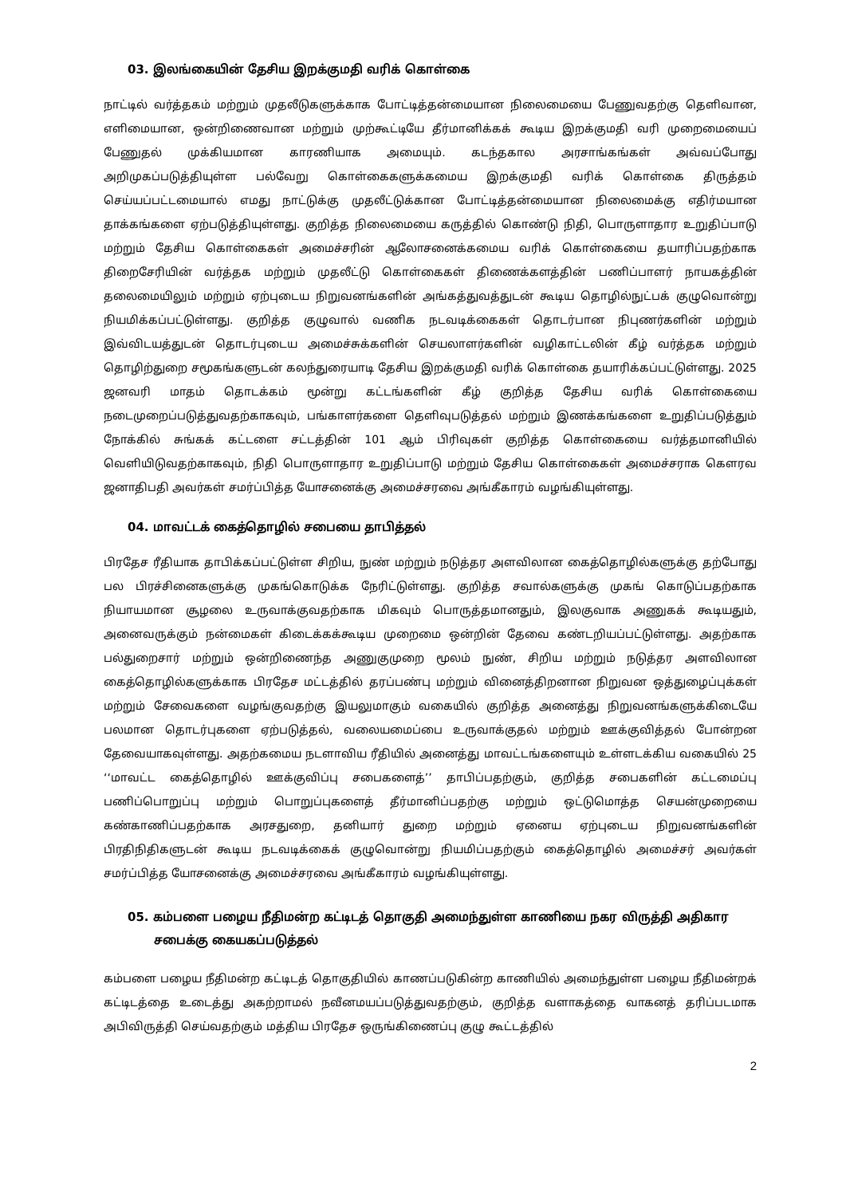03. இலங்கையின் தேசிய இறக்குமதி வரிக் கொள்கை
நாட்டில் வர்த்தகம் மற்றும் முதலீடுகளுக்காக போட்டித்தன்மையான நிலைமையை பேணுவதற்கு தெளிவான, எளிமையான, ஒன்றிணைவான மற்றும் முற்கூட்டியே தீர்மானிக்கக் கூடிய இறக்குமதி வரி முறைமையைப் பேணுதல் முக்கியமான காரணியாக அமையும். கடந்தகால அரசாங்கங்கள் அவ்வப்போது அறிமுகப்படுத்தியுள்ள பல்வேறு கொள்கைகளுக்கமைய இறக்குமதி வரிக் கொள்கை திருத்தம் செய்யப்பட்டமையால் எமது நாட்டுக்கு முதலீட்டுக்கான போட்டித்தன்மையான நிலைமைக்கு எதிர்மயான தாக்கங்களை ஏற்படுத்தியுள்ளது. குறித்த நிலைமையை கருத்தில் கொண்டு நிதி, பொருளாதார உறுதிப்பாடு மற்றும் தேசிய கொள்கைகள் அமைச்சரின் ஆலோசனைக்கமைய வரிக் கொள்கையை தயாரிப்பதற்காக திறைசேரியின் வர்த்தக மற்றும் முதலீட்டு கொள்கைகள் திணைக்களத்தின் பணிப்பாளர் நாயகத்தின் தலைமையிலும் மற்றும் ஏற்புடைய நிறுவனங்களின் அங்கத்துவத்துடன் கூடிய தொழில்நுட்பக் குழுவொன்று நியமிக்கப்பட்டுள்ளது. குறித்த குழுவால் வணிக நடவடிக்கைகள் தொடர்பான நிபுணர்களின் மற்றும் இவ்விடயத்துடன் தொடர்புடைய அமைச்சுக்களின் செயலாளர்களின் வழிகாட்டலின் கீழ் வர்த்தக மற்றும் தொழிற்துறை சமூகங்களுடன் கலந்துரையாடி தேசிய இறக்குமதி வரிக் கொள்கை தயாரிக்கப்பட்டுள்ளது. 2025 ஜனவரி மாதம் தொடக்கம் மூன்று கட்டங்களின் கீழ் குறித்த தேசிய வரிக் கொள்கையை நடைமுறைப்படுத்துவதற்காகவும், பங்காளர்களை தெளிவுபடுத்தல் மற்றும் இணக்கங்களை உறுதிப்படுத்தும் நோக்கில் சுங்கக் கட்டளை சட்டத்தின் 101 ஆம் பிரிவுகள் குறித்த கொள்கையை வர்த்தமானியில் வெளியிடுவதற்காகவும், நிதி பொருளாதார உறுதிப்பாடு மற்றும் தேசிய கொள்கைகள் அமைச்சராக கௌரவ ஜனாதிபதி அவர்கள் சமர்ப்பித்த யோசனைக்கு அமைச்சரவை அங்கீகாரம் வழங்கியுள்ளது.
04. மாவட்டக் கைத்தொழில் சபையை தாபித்தல்
பிரதேச ரீதியாக தாபிக்கப்பட்டுள்ள சிறிய, நுண் மற்றும் நடுத்தர அளவிலான கைத்தொழில்களுக்கு தற்போது பல பிரச்சினைகளுக்கு முகங்கொடுக்க நேரிட்டுள்ளது. குறித்த சவால்களுக்கு முகங் கொடுப்பதற்காக நியாயமான சூழலை உருவாக்குவதற்காக மிகவும் பொருத்தமானதும், இலகுவாக அணுகக் கூடியதும், அனைவருக்கும் நன்மைகள் கிடைக்கக்கூடிய முறைமை ஒன்றின் தேவை கண்டறியப்பட்டுள்ளது. அதற்காக பல்துறைசார் மற்றும் ஒன்றிணைந்த அணுகுமுறை மூலம் நுண், சிறிய மற்றும் நடுத்தர அளவிலான கைத்தொழில்களுக்காக பிரதேச மட்டத்தில் தரப்பண்பு மற்றும் வினைத்திறனான நிறுவன ஒத்துழைப்புக்கள் மற்றும் சேவைகளை வழங்குவதற்கு இயலுமாகும் வகையில் குறித்த அனைத்து நிறுவனங்களுக்கிடையே பலமான தொடர்புகளை ஏற்படுத்தல், வலையமைப்பை உருவாக்குதல் மற்றும் ஊக்குவித்தல் போன்றன தேவையாகவுள்ளது. அதற்கமைய நடளாவிய ரீதியில் அனைத்து மாவட்டங்களையும் உள்ளடக்கிய வகையில் 25 ‘‘மாவட்ட கைத்தொழில் ஊக்குவிப்பு சபைகளைத்’’ தாபிப்பதற்கும், குறித்த சபைகளின் கட்டமைப்பு பணிப்பொறுப்பு மற்றும் பொறுப்புகளைத் தீர்மானிப்பதற்கு மற்றும் ஒட்டுமொத்த செயன்முறையை கண்காணிப்பதற்காக அரசதுறை, தனியார் துறை மற்றும் ஏனைய ஏற்புடைய நிறுவனங்களின் பிரதிநிதிகளுடன் கூடிய நடவடிக்கைக் குழுவொன்று நியமிப்பதற்கும் கைத்தொழில் அமைச்சர் அவர்கள் சமர்ப்பித்த யோசனைக்கு அமைச்சரவை அங்கீகாரம் வழங்கியுள்ளது.
05. கம்பளை பழைய நீதிமன்ற கட்டிடத் தொகுதி அமைந்துள்ள காணியை நகர விருத்தி அதிகார சபைக்கு கையகப்படுத்தல்
கம்பளை பழைய நீதிமன்ற கட்டிடத் தொகுதியில் காணப்படுகின்ற காணியில் அமைந்துள்ள பழைய நீதிமன்றக் கட்டிடத்தை உடைத்து அகற்றாமல் நவீனமயப்படுத்துவதற்கும், குறித்த வளாகத்தை வாகனத் தரிப்படமாக அபிவிருத்தி செய்வதற்கும் மத்திய பிரதேச ஒருங்கிணைப்பு குழு கூட்டத்தில்
2